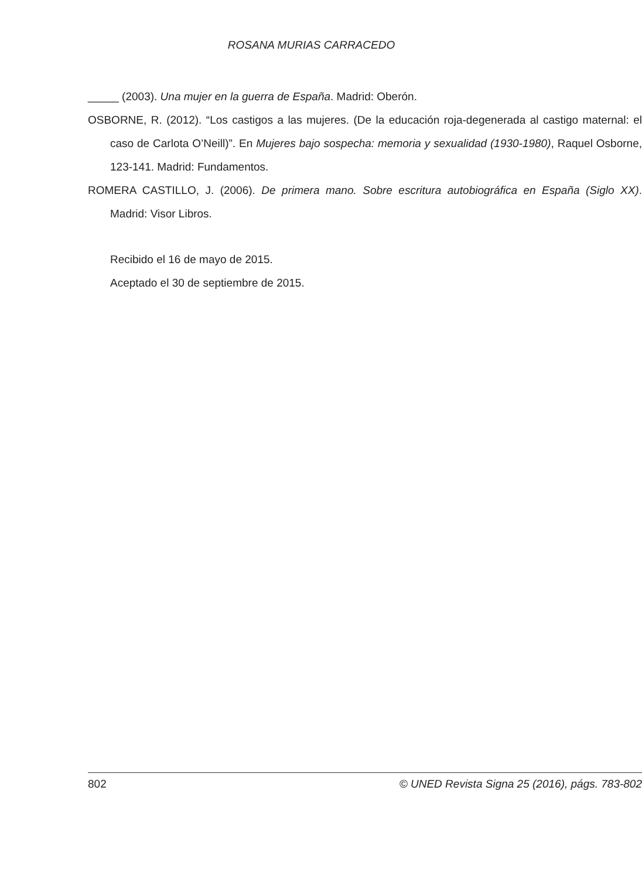ROSANA MURIAS CARRACEDO
_____ (2003). Una mujer en la guerra de España. Madrid: Oberón.
OSBORNE, R. (2012). “Los castigos a las mujeres. (De la educación roja-degenerada al castigo maternal: el caso de Carlota O’Neill)”. En Mujeres bajo sospecha: memoria y sexualidad (1930-1980), Raquel Osborne, 123-141. Madrid: Fundamentos.
ROMERA CASTILLO, J. (2006). De primera mano. Sobre escritura autobiográfica en España (Siglo XX). Madrid: Visor Libros.
Recibido el 16 de mayo de 2015.
Aceptado el 30 de septiembre de 2015.
802 © UNED Revista Signa 25 (2016), págs. 783-802